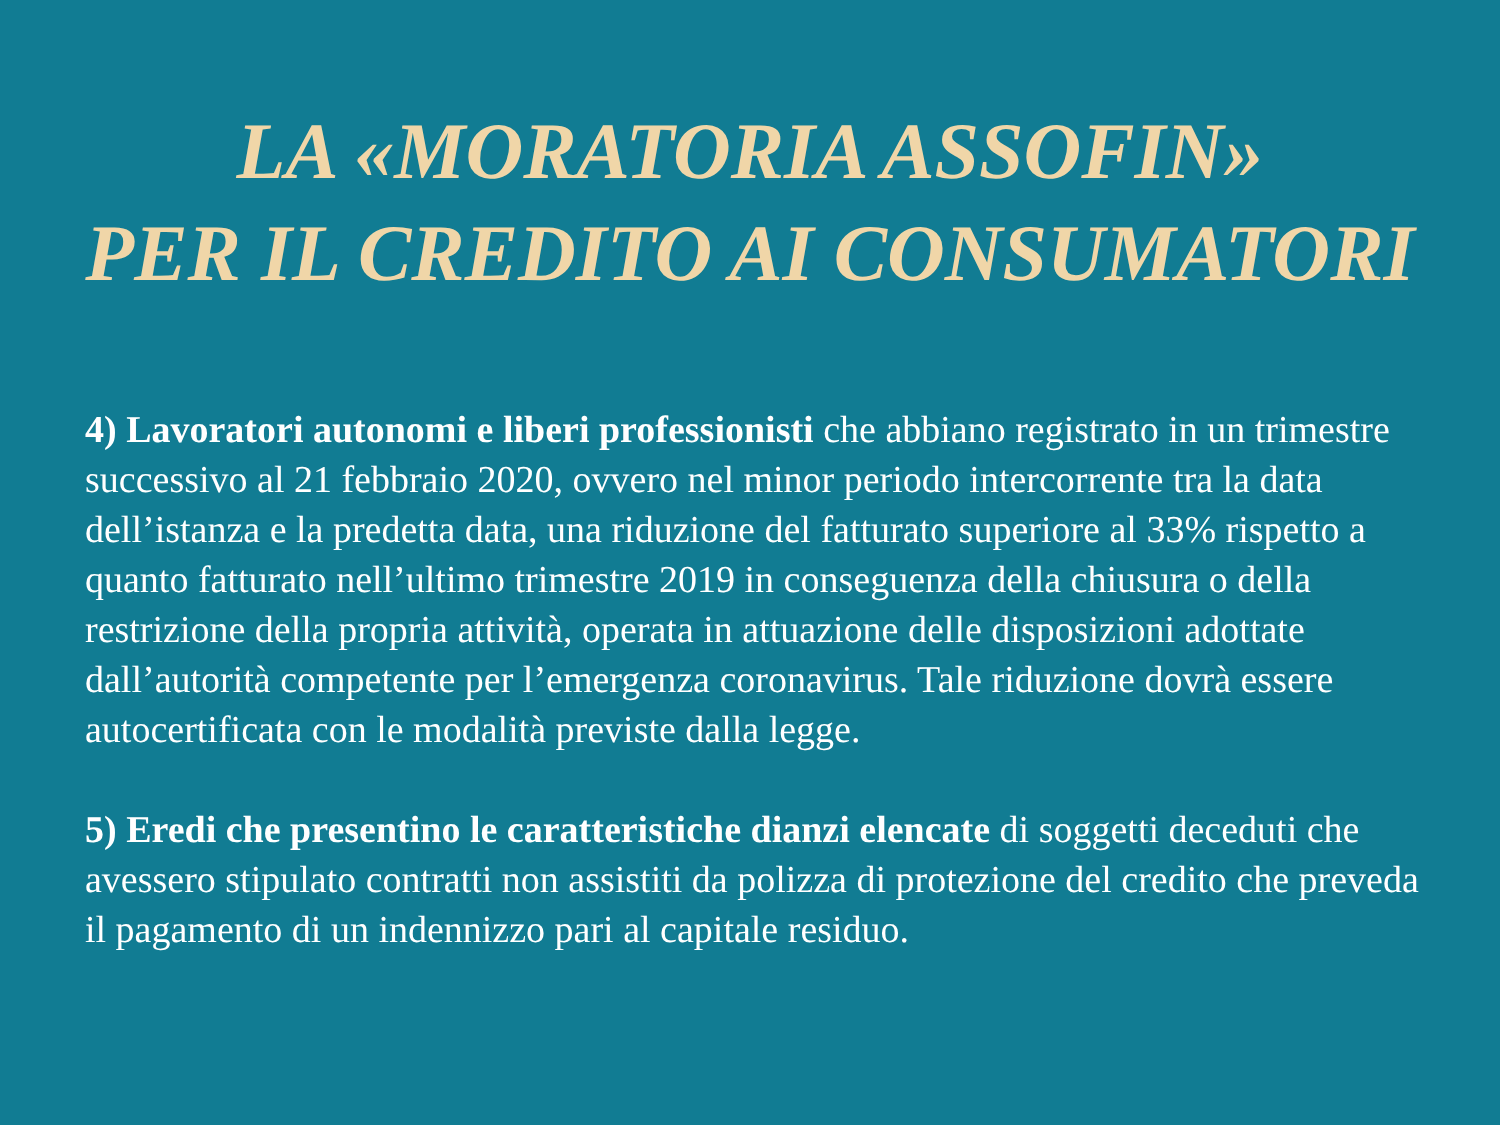LA «MORATORIA ASSOFIN»
PER IL CREDITO AI CONSUMATORI
4) Lavoratori autonomi e liberi professionisti che abbiano registrato in un trimestre successivo al 21 febbraio 2020, ovvero nel minor periodo intercorrente tra la data dell’istanza e la predetta data, una riduzione del fatturato superiore al 33% rispetto a quanto fatturato nell’ultimo trimestre 2019 in conseguenza della chiusura o della restrizione della propria attività, operata in attuazione delle disposizioni adottate dall’autorità competente per l’emergenza coronavirus. Tale riduzione dovrà essere autocertificata con le modalità previste dalla legge.
5) Eredi che presentino le caratteristiche dianzi elencate di soggetti deceduti che avessero stipulato contratti non assistiti da polizza di protezione del credito che preveda il pagamento di un indennizzo pari al capitale residuo.